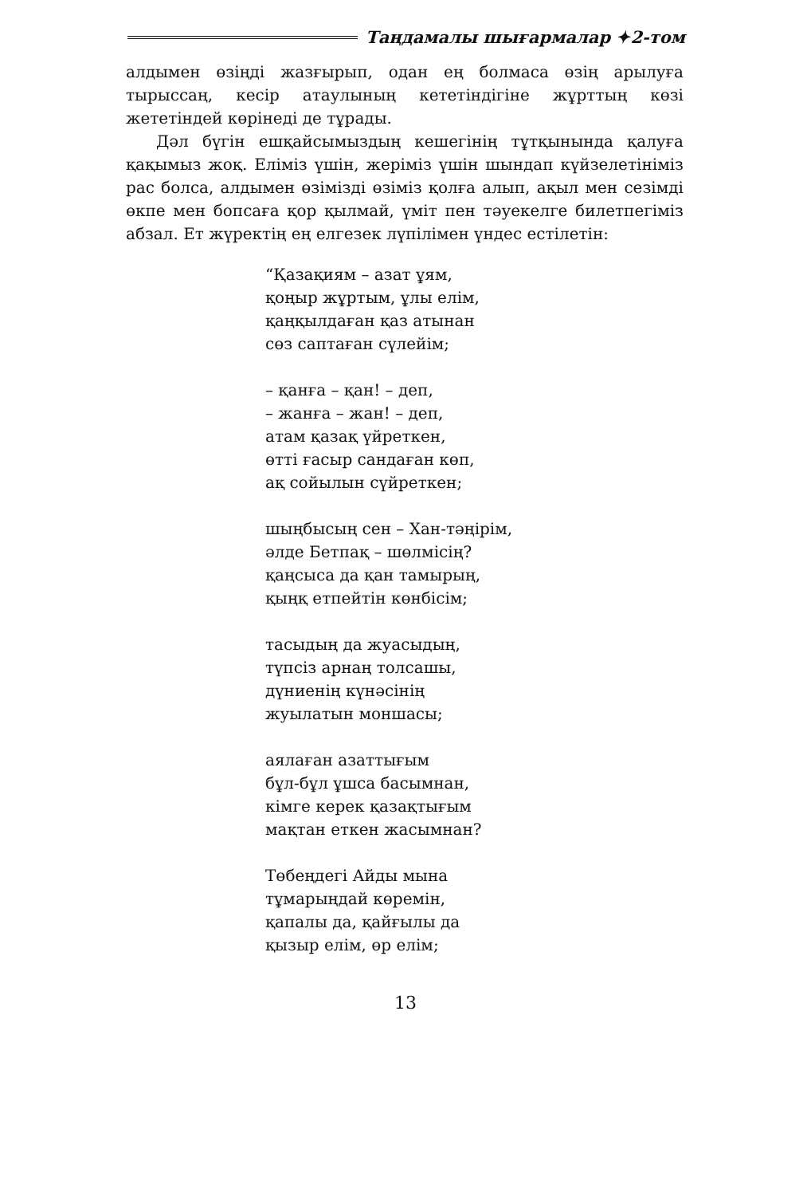Таңдамалы шығармалар ✦2-том
алдымен өзіңді жазғырып, одан ең болмаса өзің арылуға тырыссаң, кесір атаулының кететіндігіне жұрттың көзі жететіндей көрінеді де тұрады.
Дәл бүгін ешқайсымыздың кешегінің тұтқынында қалуға қақымыз жоқ. Еліміз үшін, жеріміз үшін шындап күйзелетініміз рас болса, алдымен өзімізді өзіміз қолға алып, ақыл мен сезімді өкпе мен бопсаға қор қылмай, үміт пен тәуекелге билетпегіміз абзал. Ет жүректің ең елгезек лүпілімен үндес естілетін:
“Қазақиям – азат ұям,
қоңыр жұртым, ұлы елім,
қаңқылдаған қаз атынан
сөз саптаған сүлейім;
– қанға – қан! – деп,
– жанға – жан! – деп,
атам қазақ үйреткен,
өтті ғасыр сандаған көп,
ақ сойылын сүйреткен;
шыңбысың сен – Хан-тәңірім,
әлде Бетпақ – шөлмісің?
қаңсыса да қан тамырың,
қыңқ етпейтін көнбісім;
тасыдың да жуасыдың,
түпсіз арнаң толсашы,
дүниенің күнәсінің
жуылатын моншасы;
аялаған азаттығым
бұл-бұл ұшса басымнан,
кімге керек қазақтығым
мақтан еткен жасымнан?
Төбеңдегі Айды мына
тұмарыңдай көремін,
қапалы да, қайғылы да
қызыр елім, өр елім;
13